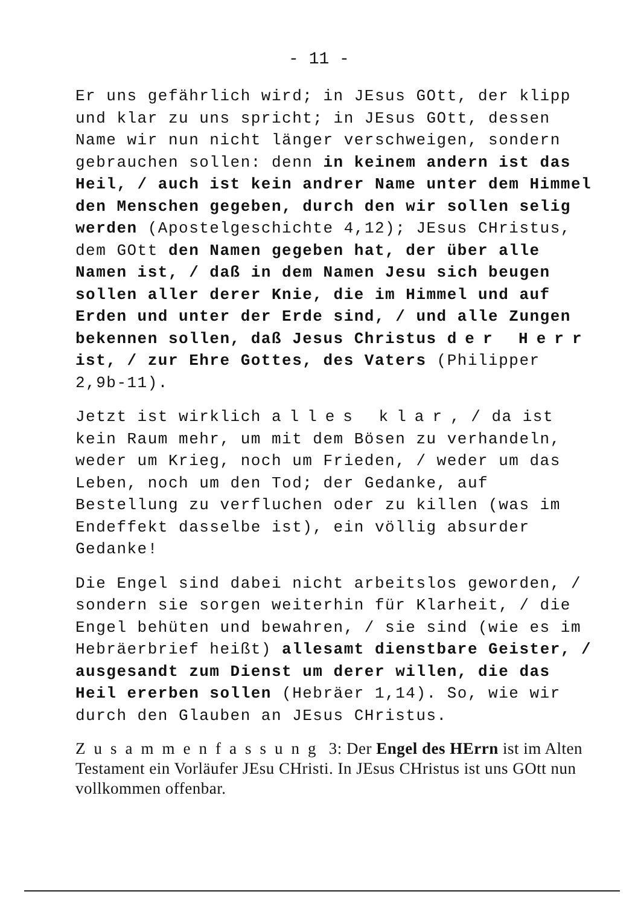- 11 -
Er uns gefährlich wird; in JEsus GOtt, der klipp und klar zu uns spricht; in JEsus GOtt, dessen Name wir nun nicht länger verschweigen, sondern gebrauchen sollen: denn in keinem andern ist das Heil, / auch ist kein andrer Name unter dem Himmel den Menschen gegeben, durch den wir sollen selig werden (Apostelgeschichte 4,12); JEsus CHristus, dem GOtt den Namen gegeben hat, der über alle Namen ist, / daß in dem Namen Jesu sich beugen sollen aller derer Knie, die im Himmel und auf Erden und unter der Erde sind, / und alle Zungen bekennen sollen, daß Jesus Christus der Herr ist, / zur Ehre Gottes, des Vaters (Philipper 2,9b-11).
Jetzt ist wirklich alles klar, / da ist kein Raum mehr, um mit dem Bösen zu verhandeln, weder um Krieg, noch um Frieden, / weder um das Leben, noch um den Tod; der Gedanke, auf Bestellung zu verfluchen oder zu killen (was im Endeffekt dasselbe ist), ein völlig absurder Gedanke!
Die Engel sind dabei nicht arbeitslos geworden, / sondern sie sorgen weiterhin für Klarheit, / die Engel behüten und bewahren, / sie sind (wie es im Hebräerbrief heißt) allesamt dienstbare Geister, / ausgesandt zum Dienst um derer willen, die das Heil ererben sollen (Hebräer 1,14). So, wie wir durch den Glauben an JEsus CHristus.
Zusammenfassung 3: Der Engel des HErrn ist im Alten Testament ein Vorläufer JEsu CHristi. In JEsus CHristus ist uns GOtt nun vollkommen offenbar.